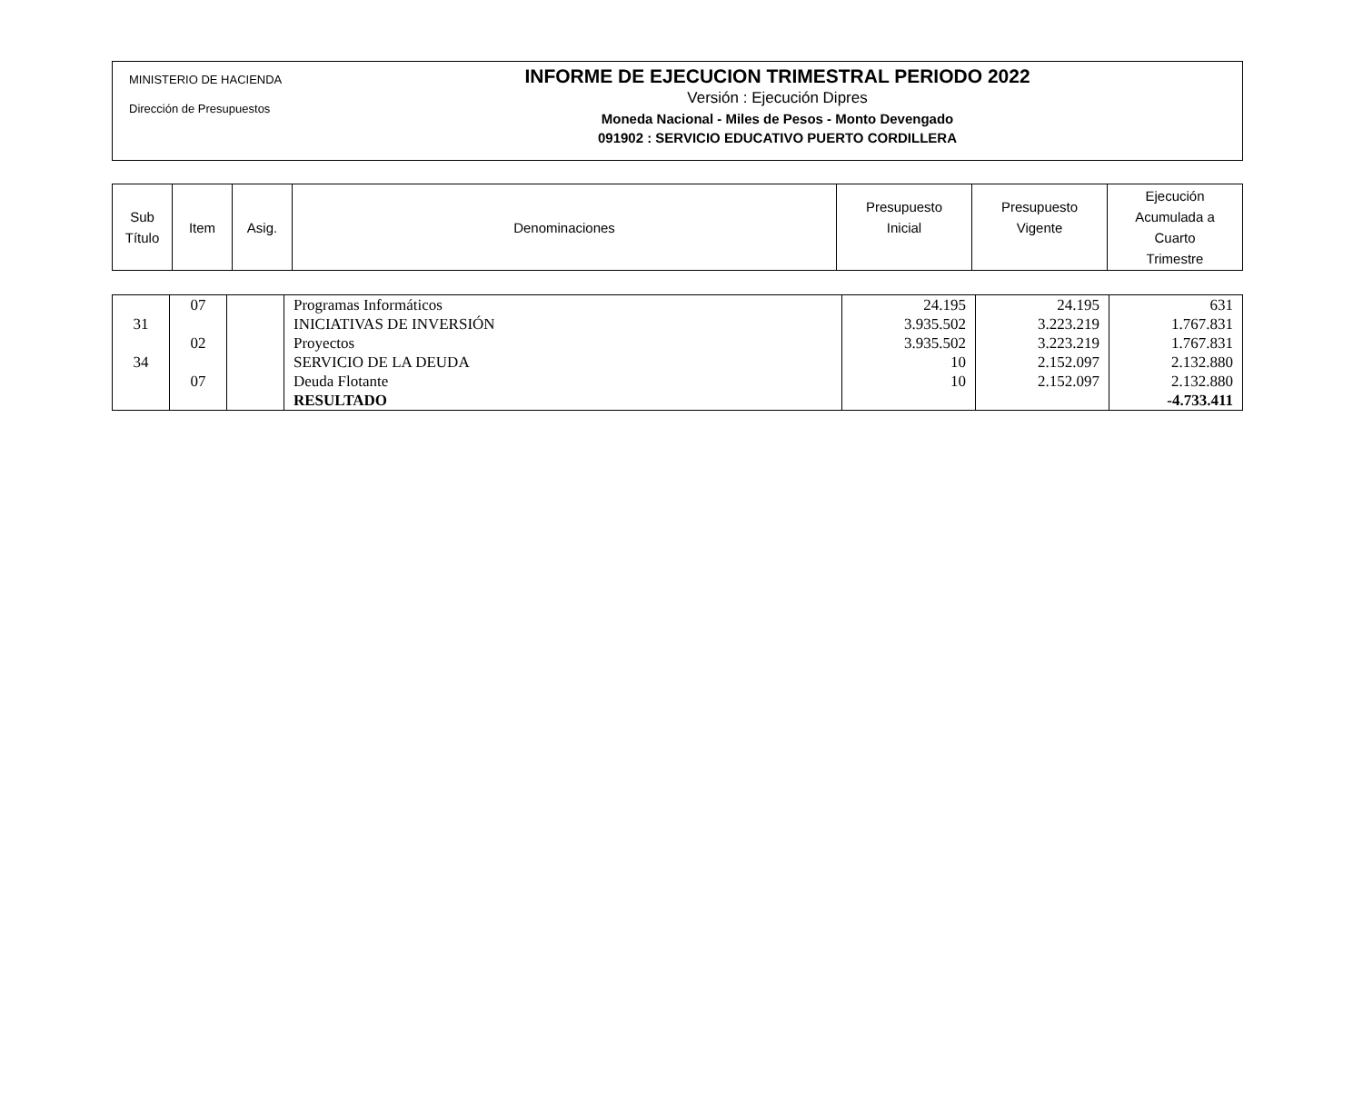MINISTERIO DE HACIENDA
Dirección de Presupuestos
INFORME DE EJECUCION TRIMESTRAL PERIODO 2022
Versión : Ejecución Dipres
Moneda Nacional - Miles de Pesos - Monto Devengado
091902 : SERVICIO EDUCATIVO PUERTO CORDILLERA
| Sub Título | Item | Asig. | Denominaciones | Presupuesto Inicial | Presupuesto Vigente | Ejecución Acumulada a Cuarto Trimestre |
| | 07 | | Programas Informáticos | 24.195 | 24.195 | 631 |
| 31 | | | INICIATIVAS DE INVERSIÓN | 3.935.502 | 3.223.219 | 1.767.831 |
| | 02 | | Proyectos | 3.935.502 | 3.223.219 | 1.767.831 |
| 34 | | | SERVICIO DE LA DEUDA | 10 | 2.152.097 | 2.132.880 |
| | 07 | | Deuda Flotante | 10 | 2.152.097 | 2.132.880 |
| | | | RESULTADO | | | -4.733.411 |